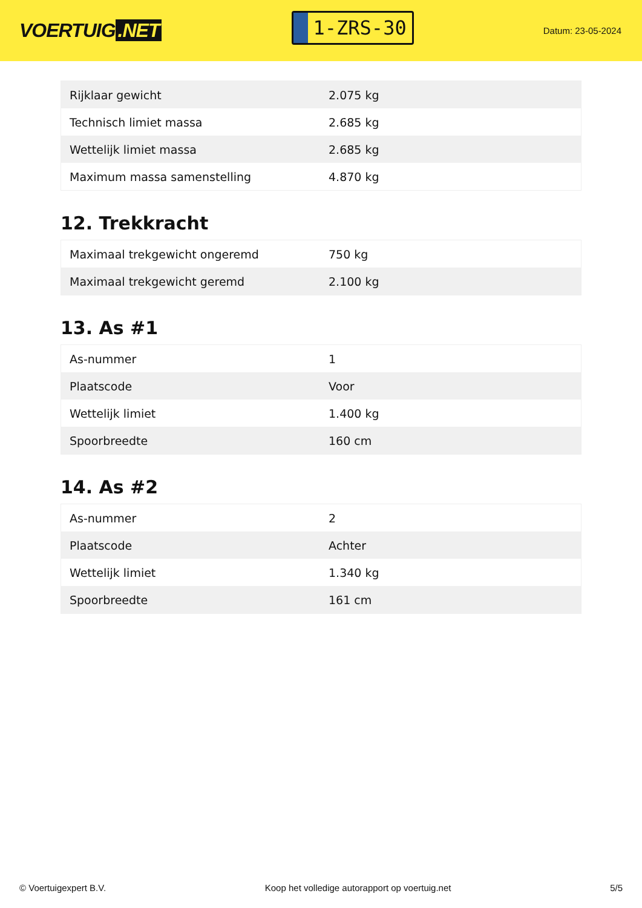VOERTUIG.NET
1-ZRS-30
Datum: 23-05-2024
| Rijklaar gewicht | 2.075 kg |
| Technisch limiet massa | 2.685 kg |
| Wettelijk limiet massa | 2.685 kg |
| Maximum massa samenstelling | 4.870 kg |
12. Trekkracht
| Maximaal trekgewicht ongeremd | 750 kg |
| Maximaal trekgewicht geremd | 2.100 kg |
13. As #1
| As-nummer | 1 |
| Plaatscode | Voor |
| Wettelijk limiet | 1.400 kg |
| Spoorbreedte | 160 cm |
14. As #2
| As-nummer | 2 |
| Plaatscode | Achter |
| Wettelijk limiet | 1.340 kg |
| Spoorbreedte | 161 cm |
© Voertuigexpert B.V. Koop het volledige autorapport op voertuig.net 5/5